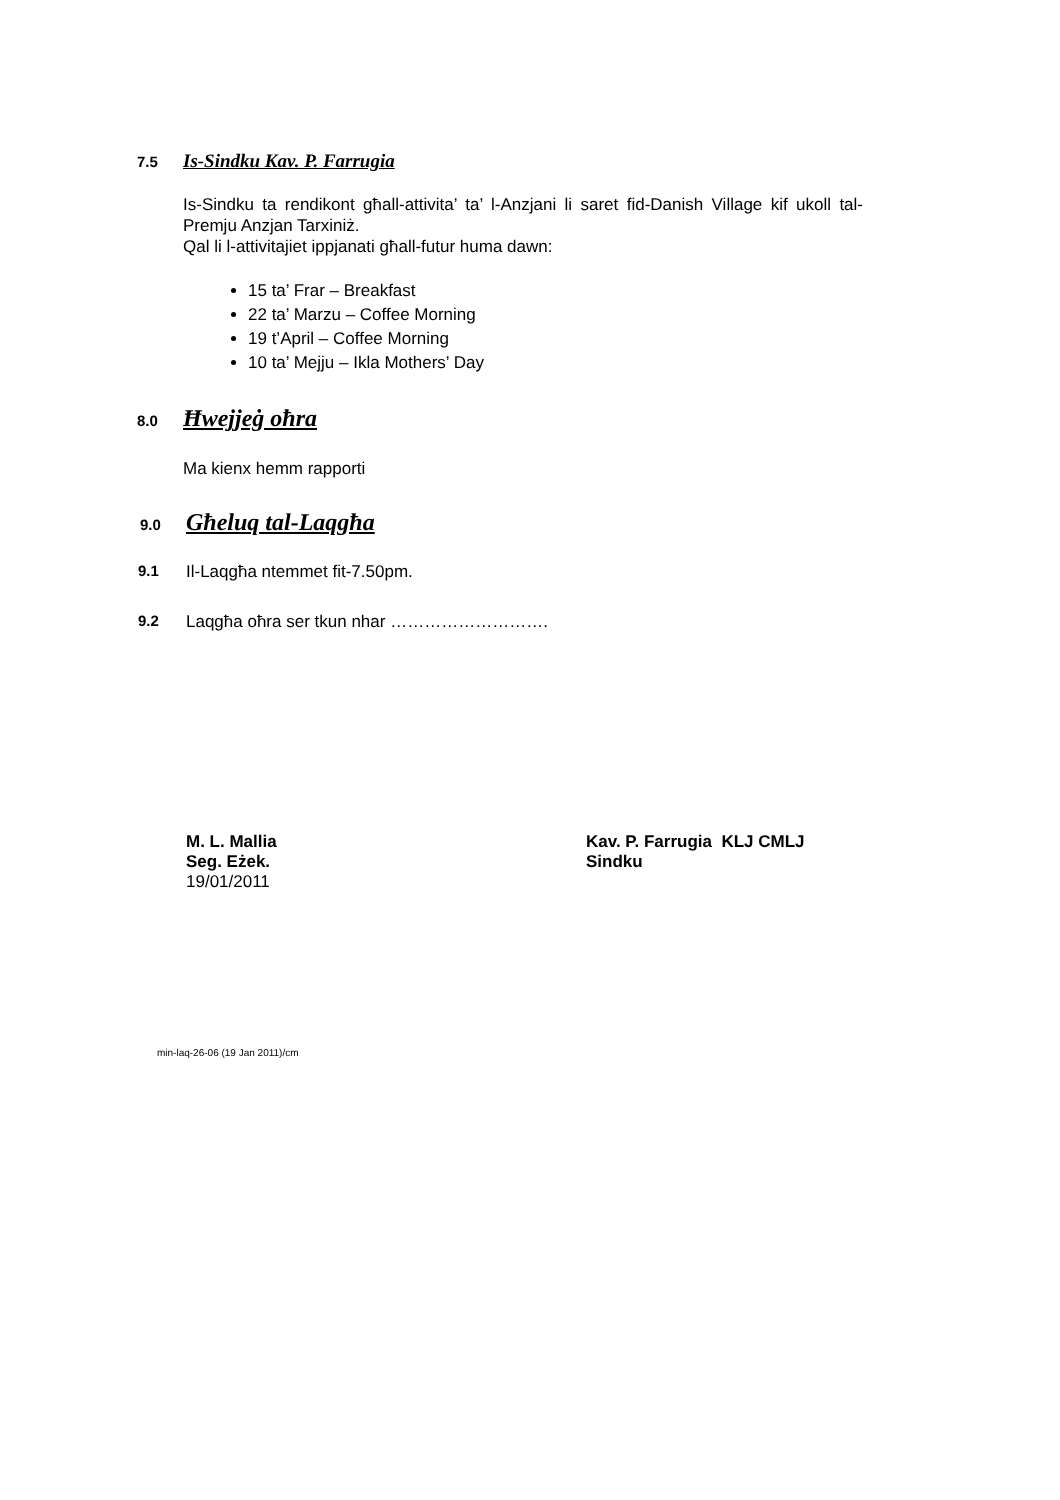7.5 Is-Sindku Kav. P. Farrugia
Is-Sindku ta rendikont għall-attivita’ ta’ l-Anzjani li saret fid-Danish Village kif ukoll tal-Premju Anzjan Tarxiniż.
Qal li l-attivitajiet ippjanati għall-futur huma dawn:
15 ta’ Frar – Breakfast
22 ta’ Marzu – Coffee Morning
19 t’April – Coffee Morning
10 ta’ Mejju – Ikla Mothers’ Day
8.0 Ħwejjeġ oħra
Ma kienx hemm rapporti
9.0 Għeluq tal-Laqgħa
9.1 Il-Laqgħa ntemmet fit-7.50pm.
9.2 Laqgħa oħra ser tkun nhar ……………………….
M. L. Mallia
Seg. Eżek.
19/01/2011
Kav. P. Farrugia KLJ CMLJ
Sindku
min-laq-26-06 (19 Jan 2011)/cm